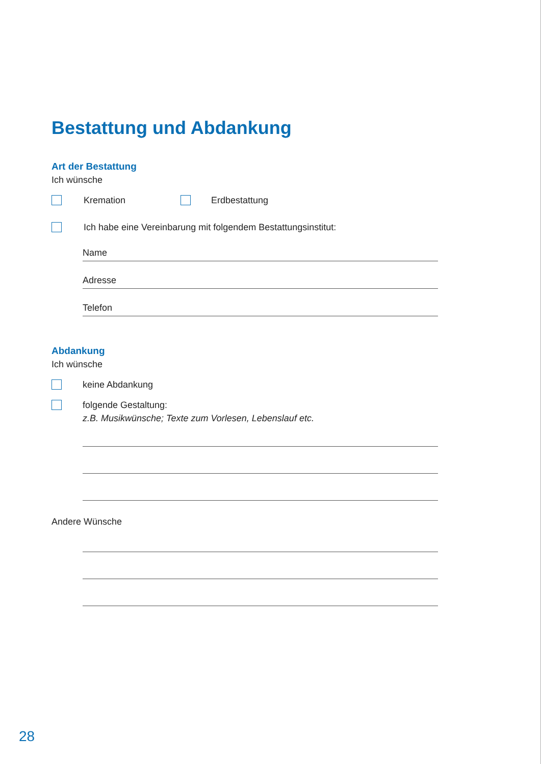Bestattung und Abdankung
Art der Bestattung
Ich wünsche
Kremation Erdbestattung
Ich habe eine Vereinbarung mit folgendem Bestattungsinstitut:
Name
Adresse
Telefon
Abdankung
Ich wünsche
keine Abdankung
folgende Gestaltung:
z.B. Musikwünsche; Texte zum Vorlesen, Lebenslauf etc.
Andere Wünsche
28